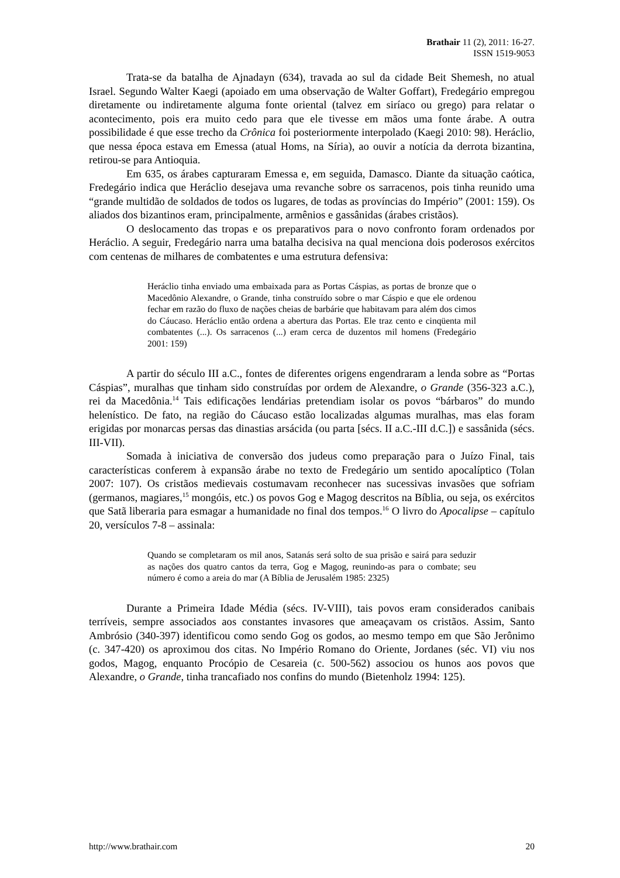Brathair 11 (2), 2011: 16-27.
ISSN 1519-9053
Trata-se da batalha de Ajnadayn (634), travada ao sul da cidade Beit Shemesh, no atual Israel. Segundo Walter Kaegi (apoiado em uma observação de Walter Goffart), Fredegário empregou diretamente ou indiretamente alguma fonte oriental (talvez em siríaco ou grego) para relatar o acontecimento, pois era muito cedo para que ele tivesse em mãos uma fonte árabe. A outra possibilidade é que esse trecho da Crônica foi posteriormente interpolado (Kaegi 2010: 98). Heráclio, que nessa época estava em Emessa (atual Homs, na Síria), ao ouvir a notícia da derrota bizantina, retirou-se para Antioquia.
Em 635, os árabes capturaram Emessa e, em seguida, Damasco. Diante da situação caótica, Fredegário indica que Heráclio desejava uma revanche sobre os sarracenos, pois tinha reunido uma “grande multidão de soldados de todos os lugares, de todas as províncias do Império” (2001: 159). Os aliados dos bizantinos eram, principalmente, armênios e gassânidas (árabes cristãos).
O deslocamento das tropas e os preparativos para o novo confronto foram ordenados por Heráclio. A seguir, Fredegário narra uma batalha decisiva na qual menciona dois poderosos exércitos com centenas de milhares de combatentes e uma estrutura defensiva:
Heráclio tinha enviado uma embaixada para as Portas Cáspias, as portas de bronze que o Macedônio Alexandre, o Grande, tinha construído sobre o mar Cáspio e que ele ordenou fechar em razão do fluxo de nações cheias de barbárie que habitavam para além dos cimos do Cáucaso. Heráclio então ordena a abertura das Portas. Ele traz cento e cinqüenta mil combatentes (...). Os sarracenos (...) eram cerca de duzentos mil homens (Fredegário 2001: 159)
A partir do século III a.C., fontes de diferentes origens engendraram a lenda sobre as “Portas Cáspias”, muralhas que tinham sido construídas por ordem de Alexandre, o Grande (356-323 a.C.), rei da Macedônia.<sup>14</sup> Tais edificações lendárias pretendiam isolar os povos “bárbaros” do mundo helenístico. De fato, na região do Cáucaso estão localizadas algumas muralhas, mas elas foram erigidas por monarcas persas das dinastias arsácida (ou parta [sécs. II a.C.-III d.C.]) e sassânida (sécs. III-VII).
Somada à iniciativa de conversão dos judeus como preparação para o Juízo Final, tais características conferem à expansão árabe no texto de Fredegário um sentido apocalíptico (Tolan 2007: 107). Os cristãos medievais costumavam reconhecer nas sucessivas invasões que sofriam (germanos, magiares,<sup>15</sup> mongóis, etc.) os povos Gog e Magog descritos na Bíblia, ou seja, os exércitos que Satã liberaria para esmagar a humanidade no final dos tempos.<sup>16</sup> O livro do Apocalipse – capítulo 20, versículos 7-8 – assinala:
Quando se completaram os mil anos, Satanás será solto de sua prisão e sairá para seduzir as nações dos quatro cantos da terra, Gog e Magog, reunindo-as para o combate; seu número é como a areia do mar (A Bíblia de Jerusalém 1985: 2325)
Durante a Primeira Idade Média (sécs. IV-VIII), tais povos eram considerados canibais terríveis, sempre associados aos constantes invasores que ameaçavam os cristãos. Assim, Santo Ambrósio (340-397) identificou como sendo Gog os godos, ao mesmo tempo em que São Jerônimo (c. 347-420) os aproximou dos citas. No Império Romano do Oriente, Jordanes (séc. VI) viu nos godos, Magog, enquanto Procópio de Cesareia (c. 500-562) associou os hunos aos povos que Alexandre, o Grande, tinha trancafiado nos confins do mundo (Bietenholz 1994: 125).
http://www.brathair.com 20